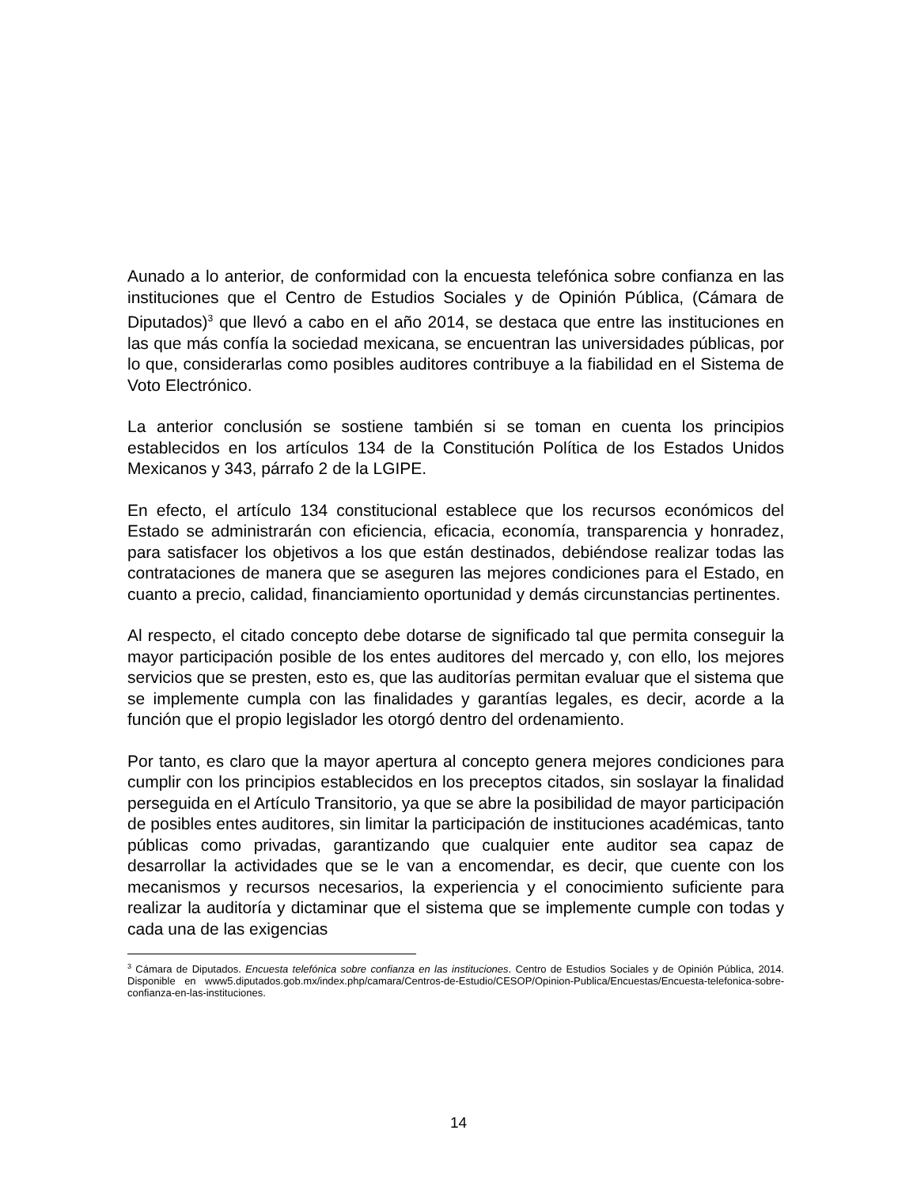Aunado a lo anterior, de conformidad con la encuesta telefónica sobre confianza en las instituciones que el Centro de Estudios Sociales y de Opinión Pública, (Cámara de Diputados)<sup>3</sup> que llevó a cabo en el año 2014, se destaca que entre las instituciones en las que más confía la sociedad mexicana, se encuentran las universidades públicas, por lo que, considerarlas como posibles auditores contribuye a la fiabilidad en el Sistema de Voto Electrónico.
La anterior conclusión se sostiene también si se toman en cuenta los principios establecidos en los artículos 134 de la Constitución Política de los Estados Unidos Mexicanos y 343, párrafo 2 de la LGIPE.
En efecto, el artículo 134 constitucional establece que los recursos económicos del Estado se administrarán con eficiencia, eficacia, economía, transparencia y honradez, para satisfacer los objetivos a los que están destinados, debiéndose realizar todas las contrataciones de manera que se aseguren las mejores condiciones para el Estado, en cuanto a precio, calidad, financiamiento oportunidad y demás circunstancias pertinentes.
Al respecto, el citado concepto debe dotarse de significado tal que permita conseguir la mayor participación posible de los entes auditores del mercado y, con ello, los mejores servicios que se presten, esto es, que las auditorías permitan evaluar que el sistema que se implemente cumpla con las finalidades y garantías legales, es decir, acorde a la función que el propio legislador les otorgó dentro del ordenamiento.
Por tanto, es claro que la mayor apertura al concepto genera mejores condiciones para cumplir con los principios establecidos en los preceptos citados, sin soslayar la finalidad perseguida en el Artículo Transitorio, ya que se abre la posibilidad de mayor participación de posibles entes auditores, sin limitar la participación de instituciones académicas, tanto públicas como privadas, garantizando que cualquier ente auditor sea capaz de desarrollar la actividades que se le van a encomendar, es decir, que cuente con los mecanismos y recursos necesarios, la experiencia y el conocimiento suficiente para realizar la auditoría y dictaminar que el sistema que se implemente cumple con todas y cada una de las exigencias
<sup>3</sup> Cámara de Diputados. Encuesta telefónica sobre confianza en las instituciones. Centro de Estudios Sociales y de Opinión Pública, 2014. Disponible en www5.diputados.gob.mx/index.php/camara/Centros-de-Estudio/CESOP/Opinion-Publica/Encuestas/Encuesta-telefonica-sobre-confianza-en-las-instituciones.
14